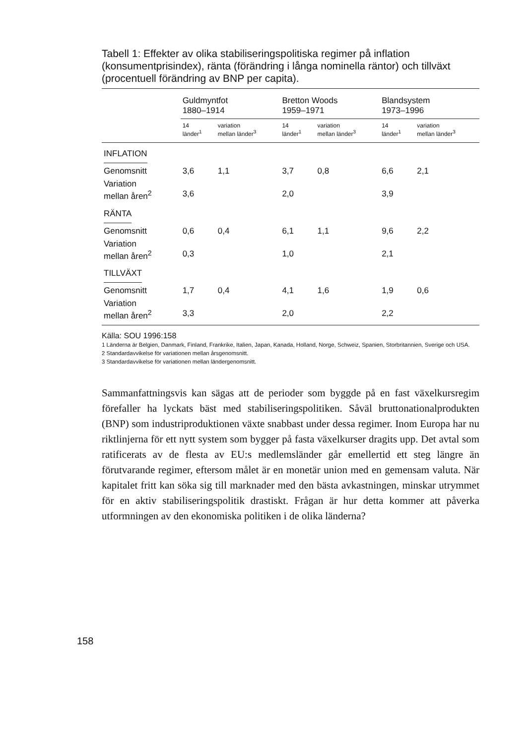Tabell 1: Effekter av olika stabiliseringspolitiska regimer på inflation (konsumentprisindex), ränta (förändring i långa nominella räntor) och tillväxt (procentuell förändring av BNP per capita).
| | Guldmyntfot 1880–1914 | | Bretton Woods 1959–1971 | | Blandsystem 1973–1996 | |
| --- | --- | --- | --- | --- | --- | --- |
| | 14 länder<sup>1</sup> | variation mellan länder<sup>3</sup> | 14 länder<sup>1</sup> | variation mellan länder<sup>3</sup> | 14 länder<sup>1</sup> | variation mellan länder<sup>3</sup> |
| INFLATION | | | | | | |
| Genomsnitt | 3,6 | 1,1 | 3,7 | 0,8 | 6,6 | 2,1 |
| Variation mellan åren<sup>2</sup> | 3,6 | | 2,0 | | 3,9 | |
| RÄNTA | | | | | | |
| Genomsnitt | 0,6 | 0,4 | 6,1 | 1,1 | 9,6 | 2,2 |
| Variation mellan åren<sup>2</sup> | 0,3 | | 1,0 | | 2,1 | |
| TILLVÄXT | | | | | | |
| Genomsnitt | 1,7 | 0,4 | 4,1 | 1,6 | 1,9 | 0,6 |
| Variation mellan åren<sup>2</sup> | 3,3 | | 2,0 | | 2,2 | |
Källa: SOU 1996:158
1 Länderna är Belgien, Danmark, Finland, Frankrike, Italien, Japan, Kanada, Holland, Norge, Schweiz, Spanien, Storbritannien, Sverige och USA.
2 Standardavvikelse för variationen mellan årsgenomsnitt.
3 Standardavvikelse för variationen mellan ländergenomsnitt.
Sammanfattningsvis kan sägas att de perioder som byggde på en fast växelkursregim förefaller ha lyckats bäst med stabiliseringspolitiken. Såväl bruttonationalprodukten (BNP) som industriproduktionen växte snabbast under dessa regimer. Inom Europa har nu riktlinjerna för ett nytt system som bygger på fasta växelkurser dragits upp. Det avtal som ratificerats av de flesta av EU:s medlemsländer går emellertid ett steg längre än förutvarande regimer, eftersom målet är en monetär union med en gemensam valuta. När kapitalet fritt kan söka sig till marknader med den bästa avkastningen, minskar utrymmet för en aktiv stabiliseringspolitik drastiskt. Frågan är hur detta kommer att påverka utformningen av den ekonomiska politiken i de olika länderna?
158